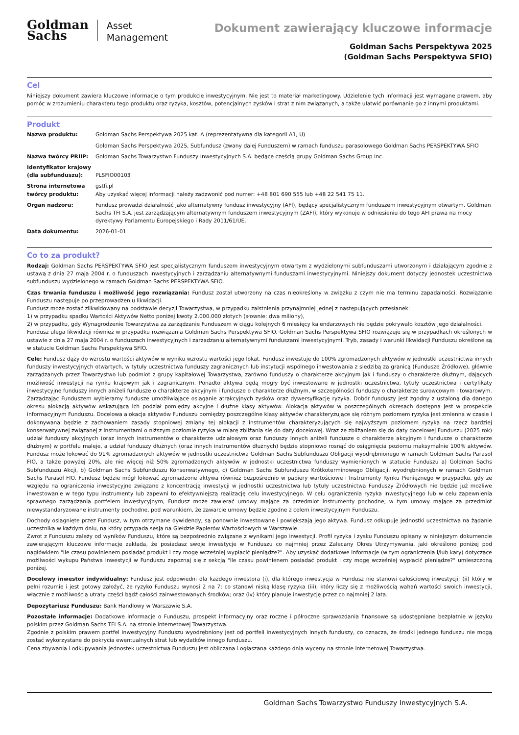Goldman
Sachs
Asset
Management
Dokument zawierający kluczowe informacje
Goldman Sachs Perspektywa 2025
(Goldman Sachs Perspektywa SFIO)
Cel
Niniejszy dokument zawiera kluczowe informacje o tym produkcie inwestycyjnym. Nie jest to materiał marketingowy. Udzielenie tych informacji jest wymagane prawem, aby pomóc w zrozumieniu charakteru tego produktu oraz ryzyka, kosztów, potencjalnych zysków i strat z nim związanych, a także ułatwić porównanie go z innymi produktami.
Produkt
| Nazwa produktu: | Goldman Sachs Perspektywa 2025 kat. A (reprezentatywna dla kategorii A1, U) |
| | Goldman Sachs Perspektywa 2025, Subfundusz (zwany dalej Funduszem) w ramach funduszu parasolowego Goldman Sachs PERSPEKTYWA SFIO |
| Nazwa twórcy PRIIP: | Goldman Sachs Towarzystwo Funduszy Inwestycyjnych S.A. będące częścią grupy Goldman Sachs Group Inc. |
| Identyfikator krajowy (dla subfunduszu): | PLSFIO00103 |
| Strona internetowa twórcy produktu: | gstfi.pl Aby uzyskać więcej informacji należy zadzwonić pod numer: +48 801 690 555 lub +48 22 541 75 11. |
| Organ nadzoru: | Fundusz prowadzi działalność jako alternatywny fundusz inwestycyjny (AFI), będący specjalistycznym funduszem inwestycyjnym otwartym. Goldman Sachs TFI S.A. jest zarządzającym alternatywnym funduszem inwestycyjnym (ZAFI), który wykonuje w odniesieniu do tego AFI prawa na mocy dyrektywy Parlamentu Europejskiego i Rady 2011/61/UE. |
| Data dokumentu: | 2026-01-01 |
Co to za produkt?
Rodzaj: Goldman Sachs PERSPEKTYWA SFIO jest specjalistycznym funduszem inwestycyjnym otwartym z wydzielonymi subfunduszami utworzonym i działającym zgodnie z ustawą z dnia 27 maja 2004 r. o funduszach inwestycyjnych i zarządzaniu alternatywnymi funduszami inwestycyjnymi. Niniejszy dokument dotyczy jednostek uczestnictwa subfunduszu wydzielonego w ramach Goldman Sachs PERSPEKTYWA SFIO.
Czas trwania funduszu i możliwość jego rozwiązania: Fundusz został utworzony na czas nieokreślony w związku z czym nie ma terminu zapadalności. Rozwiązanie Funduszu następuje po przeprowadzeniu likwidacji.
Fundusz może zostać zlikwidowany na podstawie decyzji Towarzystwa, w przypadku zaistnienia przynajmniej jednej z następujących przesłanek:
1) w przypadku spadku Wartości Aktywów Netto poniżej kwoty 2.000.000 złotych (słownie: dwa miliony),
2) w przypadku, gdy Wynagrodzenie Towarzystwa za zarządzanie Funduszem w ciągu kolejnych 6 miesięcy kalendarzowych nie będzie pokrywało kosztów jego działalności.
Fundusz ulega likwidacji również w przypadku rozwiązania Goldman Sachs Perspektywa SFIO. Goldman Sachs Perspektywa SFIO rozwiązuje się w przypadkach określonych w ustawie z dnia 27 maja 2004 r. o funduszach inwestycyjnych i zarzadzaniu alternatywnymi funduszami inwestycyjnymi. Tryb, zasady i warunki likwidacji Funduszu określone są w statucie Goldman Sachs Perspektywa SFIO.
Cele: Fundusz dąży do wzrostu wartości aktywów w wyniku wzrostu wartości jego lokat. Fundusz inwestuje do 100% zgromadzonych aktywów w jednostki uczestnictwa innych funduszy inwestycyjnych otwartych, w tytuły uczestnictwa funduszy zagranicznych lub instytucji wspólnego inwestowania z siedzibą za granicą (Fundusze Źródłowe), głównie zarządzanych przez Towarzystwo lub podmiot z grupy kapitałowej Towarzystwa, zarówno funduszy o charakterze akcyjnym jak i funduszy o charakterze dłużnym, dających możliwość inwestycji na rynku krajowym jak i zagranicznym. Ponadto aktywa będą mogły być inwestowane w jednostki uczestnictwa, tytuły uczestnictwa i certyfikaty inwestycyjne funduszy innych aniżeli fundusze o charakterze akcyjnym i fundusze o charakterze dłużnym, w szczególności funduszy o charakterze surowcowym i towarowym. Zarządzając Funduszem wybieramy fundusze umożliwiające osiąganie atrakcyjnych zysków oraz dywersyfikację ryzyka. Dobór funduszy jest zgodny z ustaloną dla danego okresu alokacją aktywów wskazującą ich podział pomiędzy akcyjne i dłużne klasy aktywów. Alokacja aktywów w poszczególnych okresach dostępna jest w prospekcie informacyjnym Funduszu. Docelowa alokacja aktywów Funduszu pomiędzy poszczególne klasy aktywów charakteryzujące się różnym poziomem ryzyka jest zmienna w czasie i dokonywana będzie z zachowaniem zasady stopniowej zmiany tej alokacji z instrumentów charakteryzujących się najwyższym poziomem ryzyka na rzecz bardziej konserwatywnej związanej z instrumentami o niższym poziomie ryzyka w miarę zbliżania się do daty docelowej. Wraz ze zbliżaniem się do daty docelowej Funduszu (2025 rok) udział funduszy akcyjnych (oraz innych instrumentów o charakterze udziałowym oraz funduszy innych aniżeli fundusze o charakterze akcyjnym i fundusze o charakterze dłużnym) w portfelu maleje, a udział funduszy dłużnych (oraz innych instrumentów dłużnych) będzie stopniowo rosnąć do osiągnięcia poziomu maksymalnie 100% aktywów. Fundusz może lokować do 91% zgromadzonych aktywów w jednostki uczestnictwa Goldman Sachs Subfunduszu Obligacji wyodrębnionego w ramach Goldman Sachs Parasol FIO, a także powyżej 20%, ale nie więcej niż 50% zgromadzonych aktywów w jednostki uczestnictwa funduszy wymienionych w statucie Funduszu a) Goldman Sachs Subfunduszu Akcji, b) Goldman Sachs Subfunduszu Konserwatywnego, c) Goldman Sachs Subfunduszu Krótkoterminowego Obligacji, wyodrębnionych w ramach Goldman Sachs Parasol FIO. Fundusz będzie mógł lokować zgromadzone aktywa również bezpośrednio w papiery wartościowe i Instrumenty Rynku Pieniężnego w przypadku, gdy ze względu na ograniczenia inwestycyjne związane z koncentracją inwestycji w jednostki uczestnictwa lub tytuły uczestnictwa Funduszy Źródłowych nie będzie już możliwe inwestowanie w tego typu instrumenty lub zapewni to efektywniejszą realizację celu inwestycyjnego. W celu ograniczenia ryzyka inwestycyjnego lub w celu zapewnienia sprawnego zarządzania portfelem inwestycyjnym, Fundusz może zawierać umowy mające za przedmiot instrumenty pochodne, w tym umowy mające za przedmiot niewystandaryzowane instrumenty pochodne, pod warunkiem, że zawarcie umowy będzie zgodne z celem inwestycyjnym Funduszu.
Dochody osiągnięte przez Fundusz, w tym otrzymane dywidendy, są ponownie inwestowane i powiększają jego aktywa. Fundusz odkupuje jednostki uczestnictwa na żądanie uczestnika w każdym dniu, na który przypada sesja na Giełdzie Papierów Wartościowych w Warszawie.
Zwrot z Funduszu zależy od wyników Funduszu, które są bezpośrednio związane z wynikami jego inwestycji. Profil ryzyka i zysku Funduszu opisany w niniejszym dokumencie zawierającym kluczowe informacje zakłada, że posiadasz swoje inwestycje w Funduszu co najmniej przez Zalecany Okres Utrzymywania, jaki określono poniżej pod nagłówkiem "Ile czasu powinienem posiadać produkt i czy mogę wcześniej wypłacić pieniądze?". Aby uzyskać dodatkowe informacje (w tym ograniczenia i/lub kary) dotyczące możliwości wykupu Państwa inwestycji w Funduszu zapoznaj się z sekcją "Ile czasu powinienem posiadać produkt i czy mogę wcześniej wypłacić pieniądze?" umieszczoną poniżej.
Docelowy inwestor indywidualny: Fundusz jest odpowiedni dla każdego inwestora (i), dla którego inwestycja w Fundusz nie stanowi całościowej inwestycji; (ii) który w pełni rozumie i jest gotowy założyć, że ryzyko Funduszu wynosi 2 na 7; co stanowi niską klasę ryzyka (iii); który liczy się z możliwością wahań wartości swoich inwestycji, włącznie z możliwością utraty części bądź całości zainwestowanych środków; oraz (iv) który planuje inwestycję przez co najmniej 2 lata.
Depozytariusz Funduszu: Bank Handlowy w Warszawie S.A.
Pozostałe informacje: Dodatkowe informacje o Funduszu, prospekt informacyjny oraz roczne i półroczne sprawozdania finansowe są udostępniane bezpłatnie w języku polskim przez Goldman Sachs TFI S.A. na stronie internetowej Towarzystwa.
Zgodnie z polskim prawem portfel inwestycyjny Funduszu wyodrębniony jest od portfeli inwestycyjnych innych funduszy, co oznacza, że środki jednego funduszu nie mogą zostać wykorzystane do pokrycia ewentualnych strat lub wydatków innego funduszu.
Cena zbywania i odkupywania jednostek uczestnictwa Funduszu jest obliczana i ogłaszana każdego dnia wyceny na stronie internetowej Towarzystwa.
Goldman Sachs Towarzystwo Funduszy Inwestycyjnych S.A.